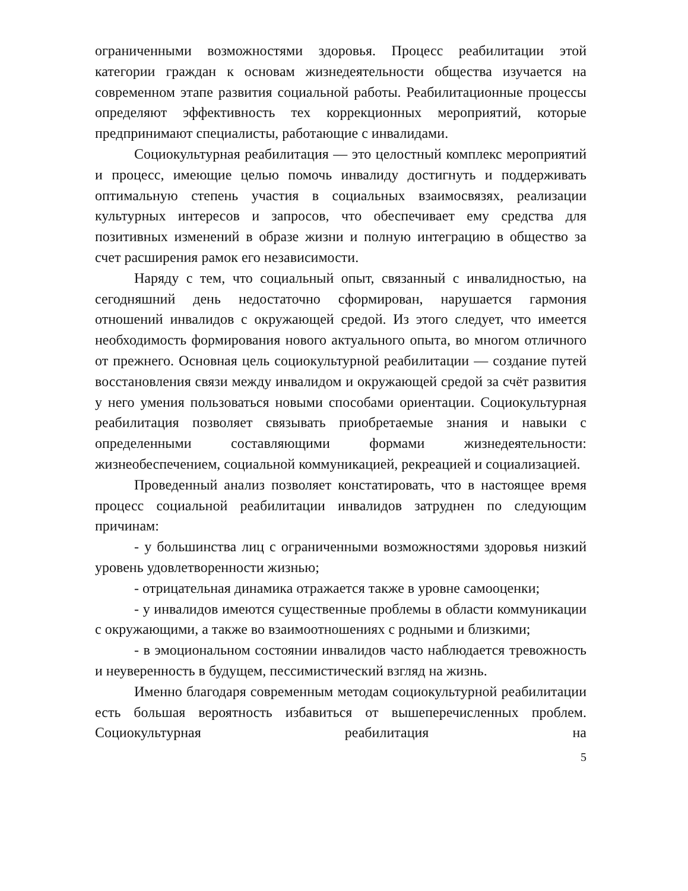ограниченными возможностями здоровья. Процесс реабилитации этой категории граждан к основам жизнедеятельности общества изучается на современном этапе развития социальной работы. Реабилитационные процессы определяют эффективность тех коррекционных мероприятий, которые предпринимают специалисты, работающие с инвалидами.
Социокультурная реабилитация — это целостный комплекс мероприятий и процесс, имеющие целью помочь инвалиду достигнуть и поддерживать оптимальную степень участия в социальных взаимосвязях, реализации культурных интересов и запросов, что обеспечивает ему средства для позитивных изменений в образе жизни и полную интеграцию в общество за счет расширения рамок его независимости.
Наряду с тем, что социальный опыт, связанный с инвалидностью, на сегодняшний день недостаточно сформирован, нарушается гармония отношений инвалидов с окружающей средой. Из этого следует, что имеется необходимость формирования нового актуального опыта, во многом отличного от прежнего. Основная цель социокультурной реабилитации — создание путей восстановления связи между инвалидом и окружающей средой за счёт развития у него умения пользоваться новыми способами ориентации. Социокультурная реабилитация позволяет связывать приобретаемые знания и навыки с определенными составляющими формами жизнедеятельности: жизнеобеспечением, социальной коммуникацией, рекреацией и социализацией.
Проведенный анализ позволяет констатировать, что в настоящее время процесс социальной реабилитации инвалидов затруднен по следующим причинам:
- у большинства лиц с ограниченными возможностями здоровья низкий уровень удовлетворенности жизнью;
- отрицательная динамика отражается также в уровне самооценки;
- у инвалидов имеются существенные проблемы в области коммуникации с окружающими, а также во взаимоотношениях с родными и близкими;
- в эмоциональном состоянии инвалидов часто наблюдается тревожность и неуверенность в будущем, пессимистический взгляд на жизнь.
Именно благодаря современным методам социокультурной реабилитации есть большая вероятность избавиться от вышеперечисленных проблем. Социокультурная реабилитация на
5